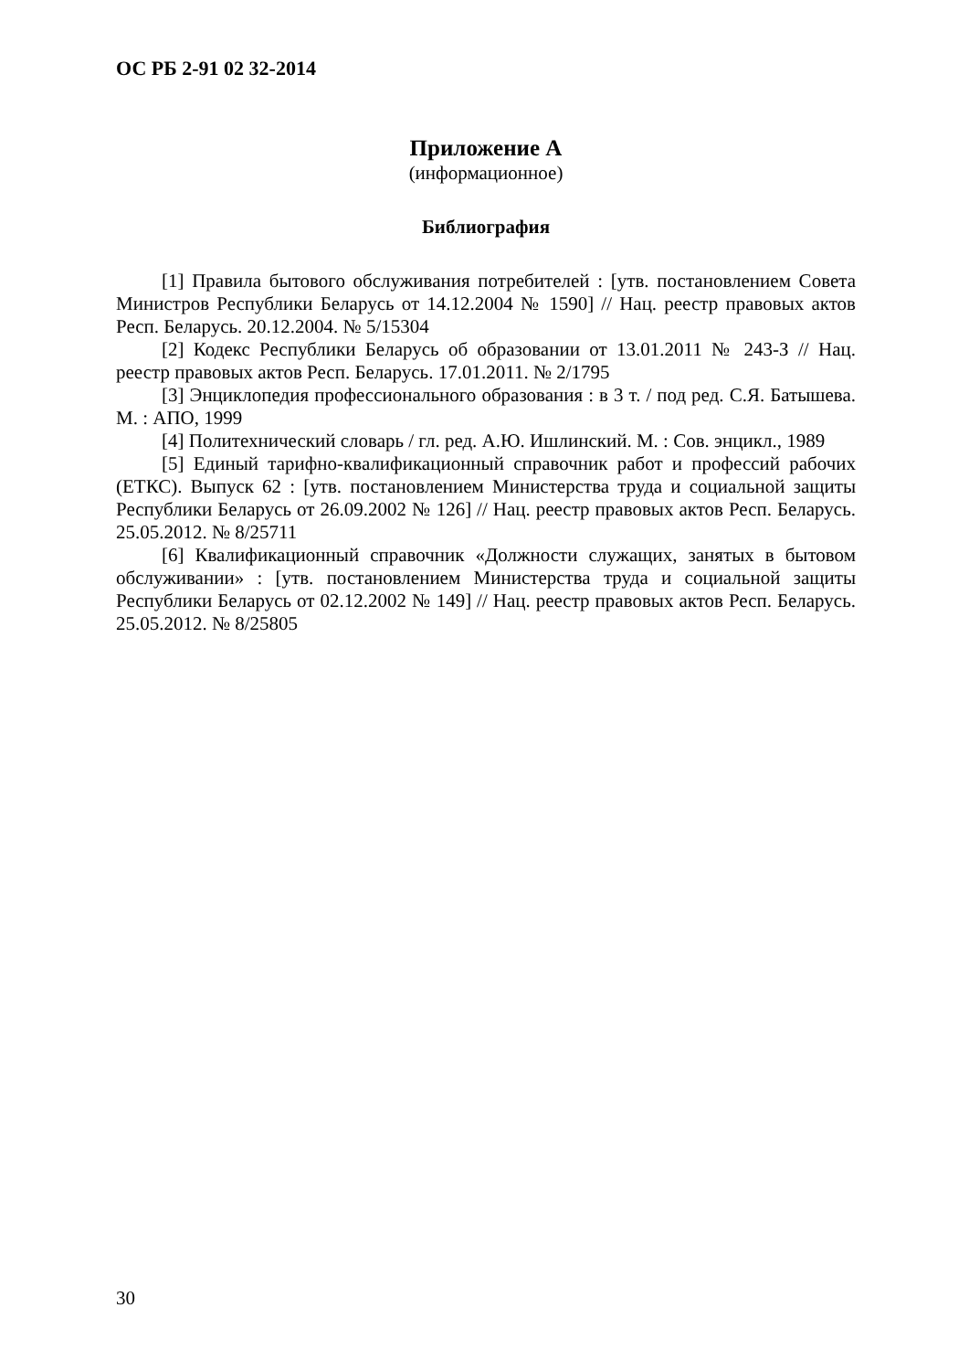ОС РБ 2-91 02 32-2014
Приложение А
(информационное)
Библиография
[1] Правила бытового обслуживания потребителей : [утв. постановлением Совета Министров Республики Беларусь от 14.12.2004 № 1590] // Нац. реестр правовых актов Респ. Беларусь. 20.12.2004. № 5/15304
[2] Кодекс Республики Беларусь об образовании от 13.01.2011 № 243-З // Нац. реестр правовых актов Респ. Беларусь. 17.01.2011. № 2/1795
[3] Энциклопедия профессионального образования : в 3 т. / под ред. С.Я. Батышева. М. : АПО, 1999
[4] Политехнический словарь / гл. ред. А.Ю. Ишлинский. М. : Сов. энцикл., 1989
[5] Единый тарифно-квалификационный справочник работ и профессий рабочих (ЕТКС). Выпуск 62 : [утв. постановлением Министерства труда и социальной защиты Республики Беларусь от 26.09.2002 № 126] // Нац. реестр правовых актов Респ. Беларусь. 25.05.2012. № 8/25711
[6] Квалификационный справочник «Должности служащих, занятых в бытовом обслуживании» : [утв. постановлением Министерства труда и социальной защиты Республики Беларусь от 02.12.2002 № 149] // Нац. реестр правовых актов Респ. Беларусь. 25.05.2012. № 8/25805
30